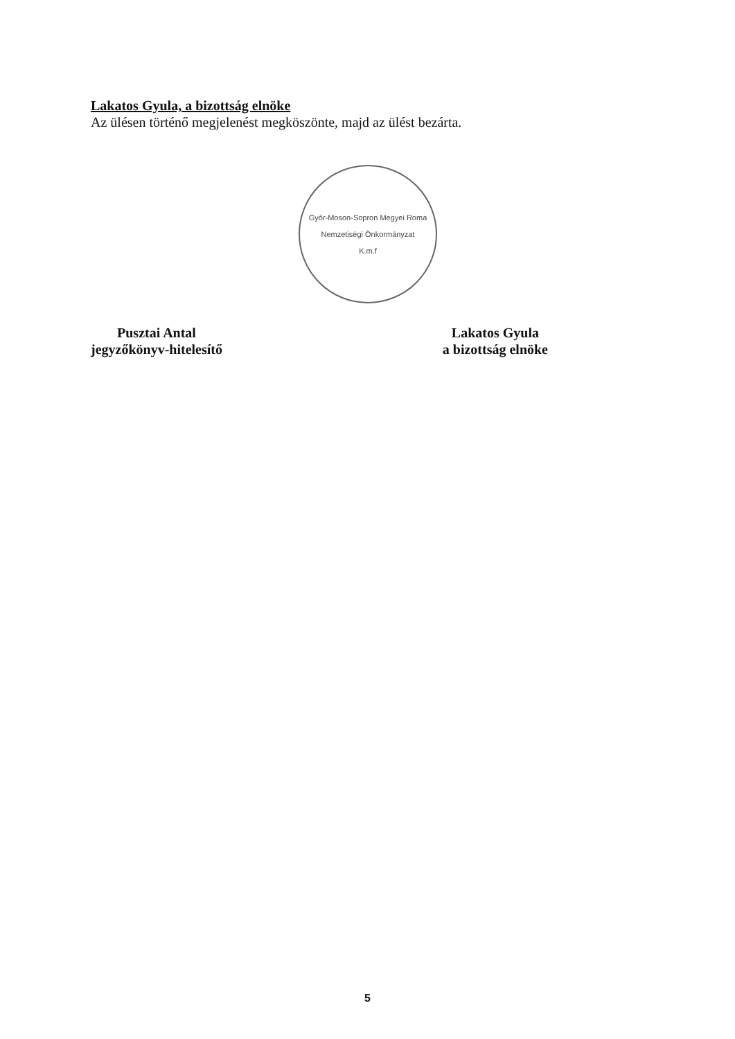Lakatos Gyula, a bizottság elnöke
Az ülésen történő megjelenést megköszönte, majd az ülést bezárta.
Győr-Moson-Sopron Megyei Roma Nemzetiségi Önkormányzat
K.m.f
Pusztai Antal
jegyzőkönyv-hitelesítő
Lakatos Gyula
a bizottság elnöke
5